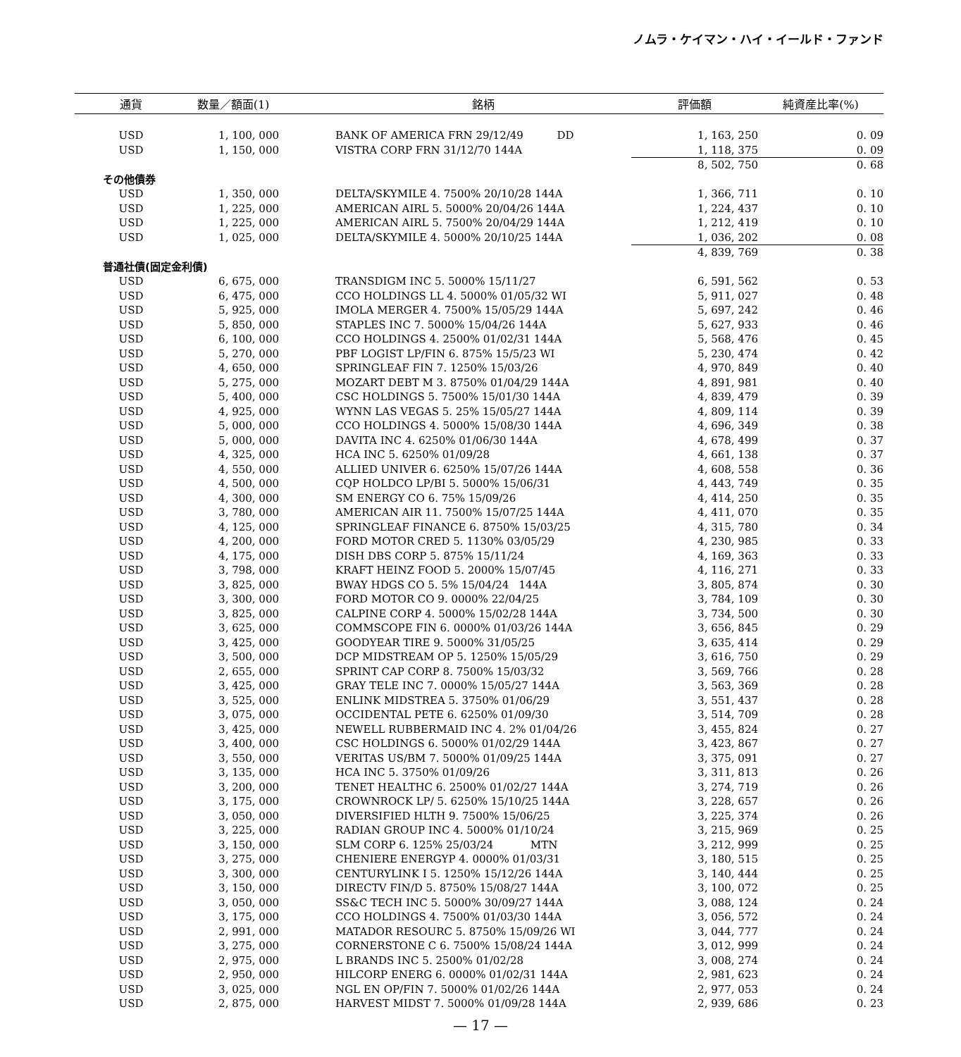ノムラ・ケイマン・ハイ・イールド・ファンド
| 通貨 | 数量／額面(1) | | 銘柄 | 評価額 | 純資産比率(%) |
| --- | --- | --- | --- | --- | --- |
| USD | 1, 100, 000 | | BANK OF AMERICA FRN 29/12/49 DD | 1, 163, 250 | 0. 09 |
| USD | 1, 150, 000 | | VISTRA CORP FRN 31/12/70 144A | 1, 118, 375 | 0. 09 |
| | | | | 8, 502, 750 | 0. 68 |
| その他債券 | | | | | |
| USD | 1, 350, 000 | | DELTA/SKYMILE 4. 7500% 20/10/28 144A | 1, 366, 711 | 0. 10 |
| USD | 1, 225, 000 | | AMERICAN AIRL 5. 5000% 20/04/26 144A | 1, 224, 437 | 0. 10 |
| USD | 1, 225, 000 | | AMERICAN AIRL 5. 7500% 20/04/29 144A | 1, 212, 419 | 0. 10 |
| USD | 1, 025, 000 | | DELTA/SKYMILE 4. 5000% 20/10/25 144A | 1, 036, 202 | 0. 08 |
| | | | | 4, 839, 769 | 0. 38 |
| 普通社債(固定金利債) | | | | | |
| USD | 6, 675, 000 | | TRANSDIGM INC 5. 5000% 15/11/27 | 6, 591, 562 | 0. 53 |
| USD | 6, 475, 000 | | CCO HOLDINGS LL 4. 5000% 01/05/32 WI | 5, 911, 027 | 0. 48 |
| USD | 5, 925, 000 | | IMOLA MERGER 4. 7500% 15/05/29 144A | 5, 697, 242 | 0. 46 |
| USD | 5, 850, 000 | | STAPLES INC 7. 5000% 15/04/26 144A | 5, 627, 933 | 0. 46 |
| USD | 6, 100, 000 | | CCO HOLDINGS 4. 2500% 01/02/31 144A | 5, 568, 476 | 0. 45 |
| USD | 5, 270, 000 | | PBF LOGIST LP/FIN 6. 875% 15/5/23 WI | 5, 230, 474 | 0. 42 |
| USD | 4, 650, 000 | | SPRINGLEAF FIN 7. 1250% 15/03/26 | 4, 970, 849 | 0. 40 |
| USD | 5, 275, 000 | | MOZART DEBT M 3. 8750% 01/04/29 144A | 4, 891, 981 | 0. 40 |
| USD | 5, 400, 000 | | CSC HOLDINGS 5. 7500% 15/01/30 144A | 4, 839, 479 | 0. 39 |
| USD | 4, 925, 000 | | WYNN LAS VEGAS 5. 25% 15/05/27 144A | 4, 809, 114 | 0. 39 |
| USD | 5, 000, 000 | | CCO HOLDINGS 4. 5000% 15/08/30 144A | 4, 696, 349 | 0. 38 |
| USD | 5, 000, 000 | | DAVITA INC 4. 6250% 01/06/30 144A | 4, 678, 499 | 0. 37 |
| USD | 4, 325, 000 | | HCA INC 5. 6250% 01/09/28 | 4, 661, 138 | 0. 37 |
| USD | 4, 550, 000 | | ALLIED UNIVER 6. 6250% 15/07/26 144A | 4, 608, 558 | 0. 36 |
| USD | 4, 500, 000 | | CQP HOLDCO LP/BI 5. 5000% 15/06/31 | 4, 443, 749 | 0. 35 |
| USD | 4, 300, 000 | | SM ENERGY CO 6. 75% 15/09/26 | 4, 414, 250 | 0. 35 |
| USD | 3, 780, 000 | | AMERICAN AIR 11. 7500% 15/07/25 144A | 4, 411, 070 | 0. 35 |
| USD | 4, 125, 000 | | SPRINGLEAF FINANCE 6. 8750% 15/03/25 | 4, 315, 780 | 0. 34 |
| USD | 4, 200, 000 | | FORD MOTOR CRED 5. 1130% 03/05/29 | 4, 230, 985 | 0. 33 |
| USD | 4, 175, 000 | | DISH DBS CORP 5. 875% 15/11/24 | 4, 169, 363 | 0. 33 |
| USD | 3, 798, 000 | | KRAFT HEINZ FOOD 5. 2000% 15/07/45 | 4, 116, 271 | 0. 33 |
| USD | 3, 825, 000 | | BWAY HDGS CO 5. 5% 15/04/24 144A | 3, 805, 874 | 0. 30 |
| USD | 3, 300, 000 | | FORD MOTOR CO 9. 0000% 22/04/25 | 3, 784, 109 | 0. 30 |
| USD | 3, 825, 000 | | CALPINE CORP 4. 5000% 15/02/28 144A | 3, 734, 500 | 0. 30 |
| USD | 3, 625, 000 | | COMMSCOPE FIN 6. 0000% 01/03/26 144A | 3, 656, 845 | 0. 29 |
| USD | 3, 425, 000 | | GOODYEAR TIRE 9. 5000% 31/05/25 | 3, 635, 414 | 0. 29 |
| USD | 3, 500, 000 | | DCP MIDSTREAM OP 5. 1250% 15/05/29 | 3, 616, 750 | 0. 29 |
| USD | 2, 655, 000 | | SPRINT CAP CORP 8. 7500% 15/03/32 | 3, 569, 766 | 0. 28 |
| USD | 3, 425, 000 | | GRAY TELE INC 7. 0000% 15/05/27 144A | 3, 563, 369 | 0. 28 |
| USD | 3, 525, 000 | | ENLINK MIDSTREA 5. 3750% 01/06/29 | 3, 551, 437 | 0. 28 |
| USD | 3, 075, 000 | | OCCIDENTAL PETE 6. 6250% 01/09/30 | 3, 514, 709 | 0. 28 |
| USD | 3, 425, 000 | | NEWELL RUBBERMAID INC 4. 2% 01/04/26 | 3, 455, 824 | 0. 27 |
| USD | 3, 400, 000 | | CSC HOLDINGS 6. 5000% 01/02/29 144A | 3, 423, 867 | 0. 27 |
| USD | 3, 550, 000 | | VERITAS US/BM 7. 5000% 01/09/25 144A | 3, 375, 091 | 0. 27 |
| USD | 3, 135, 000 | | HCA INC 5. 3750% 01/09/26 | 3, 311, 813 | 0. 26 |
| USD | 3, 200, 000 | | TENET HEALTHC 6. 2500% 01/02/27 144A | 3, 274, 719 | 0. 26 |
| USD | 3, 175, 000 | | CROWNROCK LP/ 5. 6250% 15/10/25 144A | 3, 228, 657 | 0. 26 |
| USD | 3, 050, 000 | | DIVERSIFIED HLTH 9. 7500% 15/06/25 | 3, 225, 374 | 0. 26 |
| USD | 3, 225, 000 | | RADIAN GROUP INC 4. 5000% 01/10/24 | 3, 215, 969 | 0. 25 |
| USD | 3, 150, 000 | | SLM CORP 6. 125% 25/03/24 MTN | 3, 212, 999 | 0. 25 |
| USD | 3, 275, 000 | | CHENIERE ENERGYP 4. 0000% 01/03/31 | 3, 180, 515 | 0. 25 |
| USD | 3, 300, 000 | | CENTURYLINK I 5. 1250% 15/12/26 144A | 3, 140, 444 | 0. 25 |
| USD | 3, 150, 000 | | DIRECTV FIN/D 5. 8750% 15/08/27 144A | 3, 100, 072 | 0. 25 |
| USD | 3, 050, 000 | | SS&C TECH INC 5. 5000% 30/09/27 144A | 3, 088, 124 | 0. 24 |
| USD | 3, 175, 000 | | CCO HOLDINGS 4. 7500% 01/03/30 144A | 3, 056, 572 | 0. 24 |
| USD | 2, 991, 000 | | MATADOR RESOURC 5. 8750% 15/09/26 WI | 3, 044, 777 | 0. 24 |
| USD | 3, 275, 000 | | CORNERSTONE C 6. 7500% 15/08/24 144A | 3, 012, 999 | 0. 24 |
| USD | 2, 975, 000 | | L BRANDS INC 5. 2500% 01/02/28 | 3, 008, 274 | 0. 24 |
| USD | 2, 950, 000 | | HILCORP ENERG 6. 0000% 01/02/31 144A | 2, 981, 623 | 0. 24 |
| USD | 3, 025, 000 | | NGL EN OP/FIN 7. 5000% 01/02/26 144A | 2, 977, 053 | 0. 24 |
| USD | 2, 875, 000 | | HARVEST MIDST 7. 5000% 01/09/28 144A | 2, 939, 686 | 0. 23 |
— 17 —